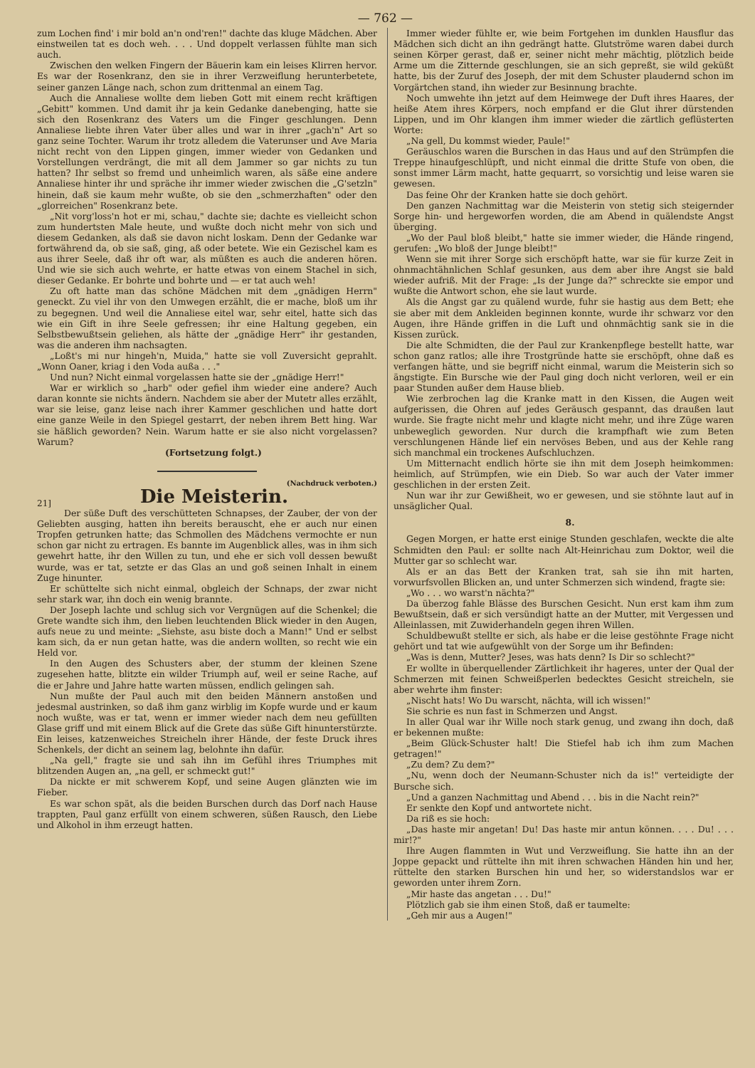— 762 —
zum Lochen find' i mir bold an'n ond'ren!" dachte das kluge Mädchen. Aber einstweilen tat es doch weh. . . . Und doppelt verlassen fühlte man sich auch.
Zwischen den welken Fingern der Bäuerin kam ein leises Klirren hervor. Es war der Rosenkranz, den sie in ihrer Verzweiflung herunterbetete, seiner ganzen Länge nach, schon zum drittenmal an einem Tag.
Auch die Annaliese wollte dem lieben Gott mit einem recht kräftigen „Gebitt" kommen. Und damit ihr ja kein Gedanke danebenging, hatte sie sich den Rosenkranz des Vaters um die Finger geschlungen. Denn Annaliese liebte ihren Vater über alles und war in ihrer „gach'n" Art so ganz seine Tochter. Warum ihr trotz alledem die Vaterunser und Ave Maria nicht recht von den Lippen gingen, immer wieder von Gedanken und Vorstellungen verdrängt, die mit all dem Jammer so gar nichts zu tun hatten? Ihr selbst so fremd und unheimlich waren, als säße eine andere Annaliese hinter ihr und spräche ihr immer wieder zwischen die „G'setzln" hinein, daß sie kaum mehr wußte, ob sie den „schmerzhaften" oder den „glorreichen" Rosenkranz bete.
„Nit vorg'loss'n hot er mi, schau," dachte sie; dachte es vielleicht schon zum hundertsten Male heute, und wußte doch nicht mehr von sich und diesem Gedanken, als daß sie davon nicht loskam. Denn der Gedanke war fortwährend da, ob sie saß, ging, aß oder betete. Wie ein Gezischel kam es aus ihrer Seele, daß ihr oft war, als müßten es auch die anderen hören. Und wie sie sich auch wehrte, er hatte etwas von einem Stachel in sich, dieser Gedanke. Er bohrte und bohrte und — er tat auch weh!
Zu oft hatte man das schöne Mädchen mit dem „gnädigen Herrn" geneckt. Zu viel ihr von den Umwegen erzählt, die er mache, bloß um ihr zu begegnen. Und weil die Annaliese eitel war, sehr eitel, hatte sich das wie ein Gift in ihre Seele gefressen; ihr eine Haltung gegeben, ein Selbstbewußtsein geliehen, als hätte der „gnädige Herr" ihr gestanden, was die anderen ihm nachsagten.
„Loßt's mi nur hingeh'n, Muida," hatte sie voll Zuversicht geprahlt. „Wonn Oaner, kriag i den Voda außa . . ."
Und nun? Nicht einmal vorgelassen hatte sie der „gnädige Herr!"
War er wirklich so „harb" oder gefiel ihm wieder eine andere? Auch daran konnte sie nichts ändern. Nachdem sie aber der Mutetr alles erzählt, war sie leise, ganz leise nach ihrer Kammer geschlichen und hatte dort eine ganze Weile in den Spiegel gestarrt, der neben ihrem Bett hing. War sie häßlich geworden? Nein. Warum hatte er sie also nicht vorgelassen? Warum?
(Fortsetzung folgt.)
(Nachdruck verboten.)
21] Die Meisterin.
Der süße Duft des verschütteten Schnapses, der Zauber, der von der Geliebten ausging, hatten ihn bereits berauscht, ehe er auch nur einen Tropfen getrunken hatte; das Schmollen des Mädchens vermochte er nun schon gar nicht zu ertragen. Es bannte im Augenblick alles, was in ihm sich gewehrt hatte, ihr den Willen zu tun, und ehe er sich voll dessen bewußt wurde, was er tat, setzte er das Glas an und goß seinen Inhalt in einem Zuge hinunter.
Er schüttelte sich nicht einmal, obgleich der Schnaps, der zwar nicht sehr stark war, ihn doch ein wenig brannte.
Der Joseph lachte und schlug sich vor Vergnügen auf die Schenkel; die Grete wandte sich ihm, den lieben leuchtenden Blick wieder in den Augen, aufs neue zu und meinte: „Siehste, asu biste doch a Mann!" Und er selbst kam sich, da er nun getan hatte, was die andern wollten, so recht wie ein Held vor.
In den Augen des Schusters aber, der stumm der kleinen Szene zugesehen hatte, blitzte ein wilder Triumph auf, weil er seine Rache, auf die er Jahre und Jahre hatte warten müssen, endlich gelingen sah.
Nun mußte der Paul auch mit den beiden Männern anstoßen und jedesmal austrinken, so daß ihm ganz wirblig im Kopfe wurde und er kaum noch wußte, was er tat, wenn er immer wieder nach dem neu gefüllten Glase griff und mit einem Blick auf die Grete das süße Gift hinunterstürzte. Ein leises, katzenweiches Streicheln ihrer Hände, der feste Druck ihres Schenkels, der dicht an seinem lag, belohnte ihn dafür.
„Na gell," fragte sie und sah ihn im Gefühl ihres Triumphes mit blitzenden Augen an, „na gell, er schmeckt gut!"
Da nickte er mit schwerem Kopf, und seine Augen glänzten wie im Fieber.
Es war schon spät, als die beiden Burschen durch das Dorf nach Hause trappten, Paul ganz erfüllt von einem schweren, süßen Rausch, den Liebe und Alkohol in ihm erzeugt hatten.
Immer wieder fühlte er, wie beim Fortgehen im dunklen Hausflur das Mädchen sich dicht an ihn gedrängt hatte. Glutströme waren dabei durch seinen Körper gerast, daß er, seiner nicht mehr mächtig, plötzlich beide Arme um die Zitternde geschlungen, sie an sich gepreßt, sie wild geküßt hatte, bis der Zuruf des Joseph, der mit dem Schuster plaudernd schon im Vorgärtchen stand, ihn wieder zur Besinnung brachte.
Noch umwehte ihn jetzt auf dem Heimwege der Duft ihres Haares, der heiße Atem ihres Körpers, noch empfand er die Glut ihrer dürstenden Lippen, und im Ohr klangen ihm immer wieder die zärtlich geflüsterten Worte:
„Na gell, Du kommst wieder, Paule!"
Geräuschlos waren die Burschen in das Haus und auf den Strümpfen die Treppe hinaufgeschlüpft, und nicht einmal die dritte Stufe von oben, die sonst immer Lärm macht, hatte gequarrt, so vorsichtig und leise waren sie gewesen.
Das feine Ohr der Kranken hatte sie doch gehört.
Den ganzen Nachmittag war die Meisterin von stetig sich steigernder Sorge hin- und hergeworfen worden, die am Abend in quälendste Angst überging.
„Wo der Paul bloß bleibt," hatte sie immer wieder, die Hände ringend, gerufen: „Wo bloß der Junge bleibt!"
Wenn sie mit ihrer Sorge sich erschöpft hatte, war sie für kurze Zeit in ohnmachtähnlichen Schlaf gesunken, aus dem aber ihre Angst sie bald wieder aufriß. Mit der Frage: „Is der Junge da?" schreckte sie empor und wußte die Antwort schon, ehe sie laut wurde.
Als die Angst gar zu quälend wurde, fuhr sie hastig aus dem Bett; ehe sie aber mit dem Ankleiden beginnen konnte, wurde ihr schwarz vor den Augen, ihre Hände griffen in die Luft und ohnmächtig sank sie in die Kissen zurück.
Die alte Schmidten, die der Paul zur Krankenpflege bestellt hatte, war schon ganz ratlos; alle ihre Trostgründe hatte sie erschöpft, ohne daß es verfangen hätte, und sie begriff nicht einmal, warum die Meisterin sich so ängstigte. Ein Bursche wie der Paul ging doch nicht verloren, weil er ein paar Stunden außer dem Hause blieb.
Wie zerbrochen lag die Kranke matt in den Kissen, die Augen weit aufgerissen, die Ohren auf jedes Geräusch gespannt, das draußen laut wurde. Sie fragte nicht mehr und klagte nicht mehr, und ihre Züge waren unbeweglich geworden. Nur durch die krampfhaft wie zum Beten verschlungenen Hände lief ein nervöses Beben, und aus der Kehle rang sich manchmal ein trockenes Aufschluchzen.
Um Mitternacht endlich hörte sie ihn mit dem Joseph heimkommen: heimlich, auf Strümpfen, wie ein Dieb. So war auch der Vater immer geschlichen in der ersten Zeit.
Nun war ihr zur Gewißheit, wo er gewesen, und sie stöhnte laut auf in unsäglicher Qual.
8.
Gegen Morgen, er hatte erst einige Stunden geschlafen, weckte die alte Schmidten den Paul: er sollte nach Alt-Heinrichau zum Doktor, weil die Mutter gar so schlecht war.
Als er an das Bett der Kranken trat, sah sie ihn mit harten, vorwurfsvollen Blicken an, und unter Schmerzen sich windend, fragte sie:
„Wo . . . wo warst'n nächta?"
Da überzog fahle Blässe des Burschen Gesicht. Nun erst kam ihm zum Bewußtsein, daß er sich versündigt hatte an der Mutter, mit Vergessen und Alleinlassen, mit Zuwiderhandeln gegen ihren Willen.
Schuldbewußt stellte er sich, als habe er die leise gestöhnte Frage nicht gehört und tat wie aufgewühlt von der Sorge um ihr Befinden:
„Was is denn, Mutter? Jeses, was hats denn? Is Dir so schlecht?"
Er wollte in überquellender Zärtlichkeit ihr hageres, unter der Qual der Schmerzen mit feinen Schweißperlen bedecktes Gesicht streicheln, sie aber wehrte ihm finster:
„Nischt hats! Wo Du warscht, nächta, will ich wissen!"
Sie schrie es nun fast in Schmerzen und Angst.
In aller Qual war ihr Wille noch stark genug, und zwang ihn doch, daß er bekennen mußte:
„Beim Glück-Schuster halt! Die Stiefel hab ich ihm zum Machen getragen!"
„Zu dem? Zu dem?"
„Nu, wenn doch der Neumann-Schuster nich da is!" verteidigte der Bursche sich.
„Und a ganzen Nachmittag und Abend . . . bis in die Nacht rein?"
Er senkte den Kopf und antwortete nicht.
Da riß es sie hoch:
„Das haste mir angetan! Du! Das haste mir antun können. . . . Du! . . . mir!?"
Ihre Augen flammten in Wut und Verzweiflung. Sie hatte ihn an der Joppe gepackt und rüttelte ihn mit ihren schwachen Händen hin und her, rüttelte den starken Burschen hin und her, so widerstandslos war er geworden unter ihrem Zorn.
„Mir haste das angetan . . . Du!"
Plötzlich gab sie ihm einen Stoß, daß er taumelte:
„Geh mir aus a Augen!"